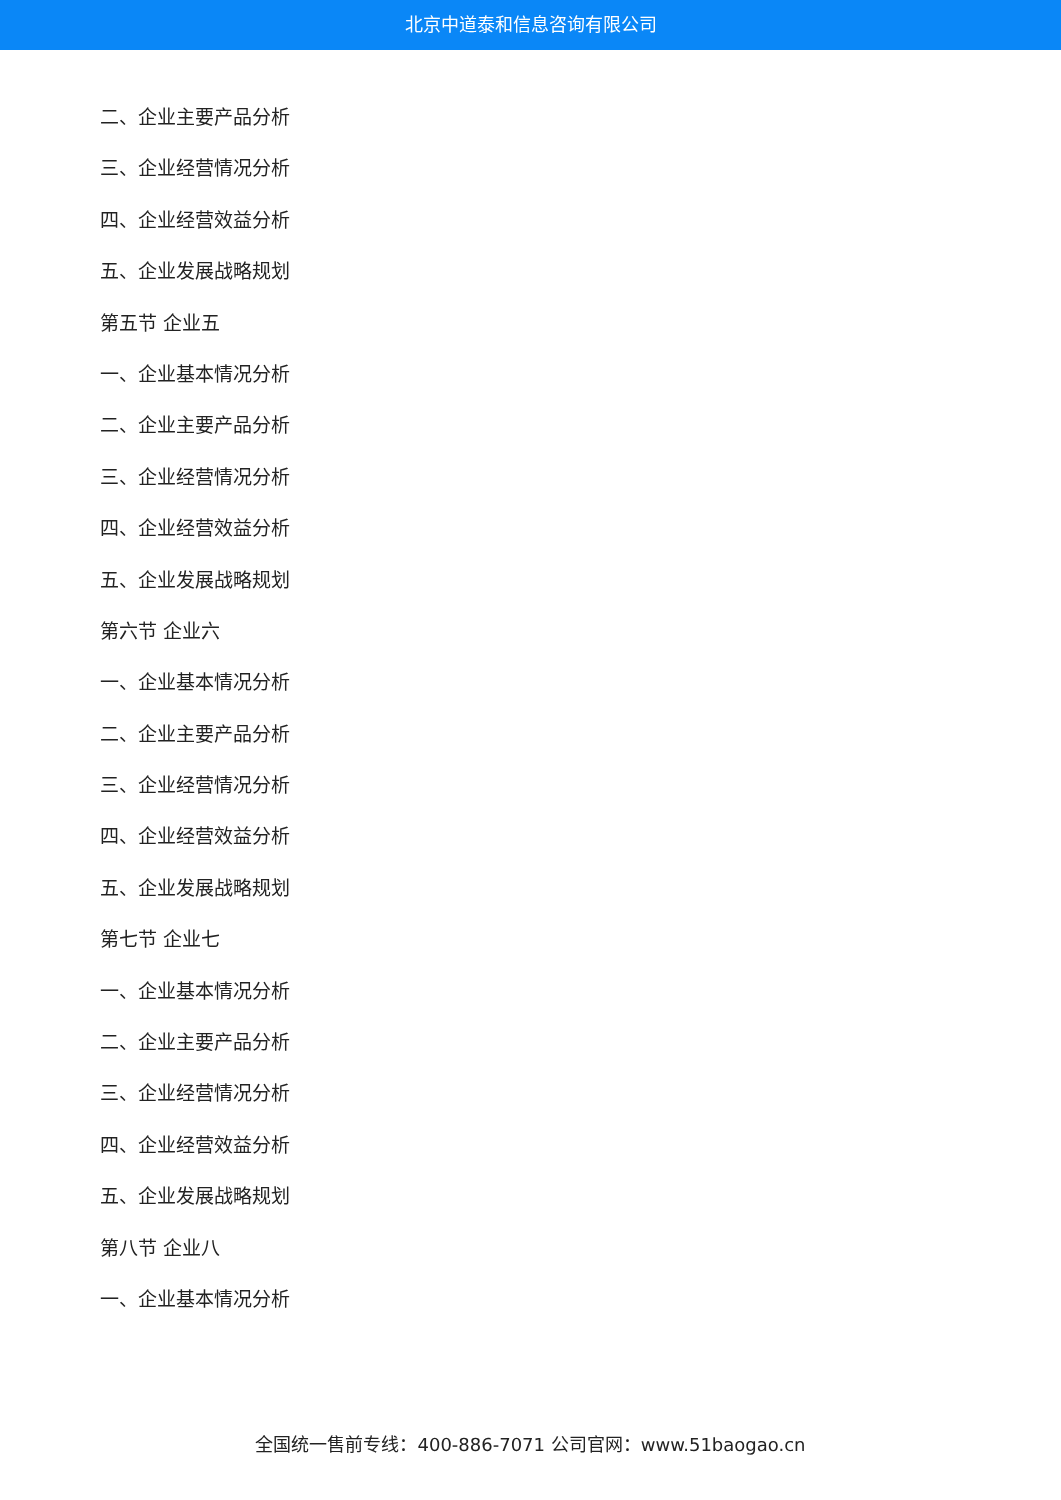北京中道泰和信息咨询有限公司
二、企业主要产品分析
三、企业经营情况分析
四、企业经营效益分析
五、企业发展战略规划
第五节 企业五
一、企业基本情况分析
二、企业主要产品分析
三、企业经营情况分析
四、企业经营效益分析
五、企业发展战略规划
第六节 企业六
一、企业基本情况分析
二、企业主要产品分析
三、企业经营情况分析
四、企业经营效益分析
五、企业发展战略规划
第七节 企业七
一、企业基本情况分析
二、企业主要产品分析
三、企业经营情况分析
四、企业经营效益分析
五、企业发展战略规划
第八节 企业八
一、企业基本情况分析
全国统一售前专线：400-886-7071 公司官网：www.51baogao.cn